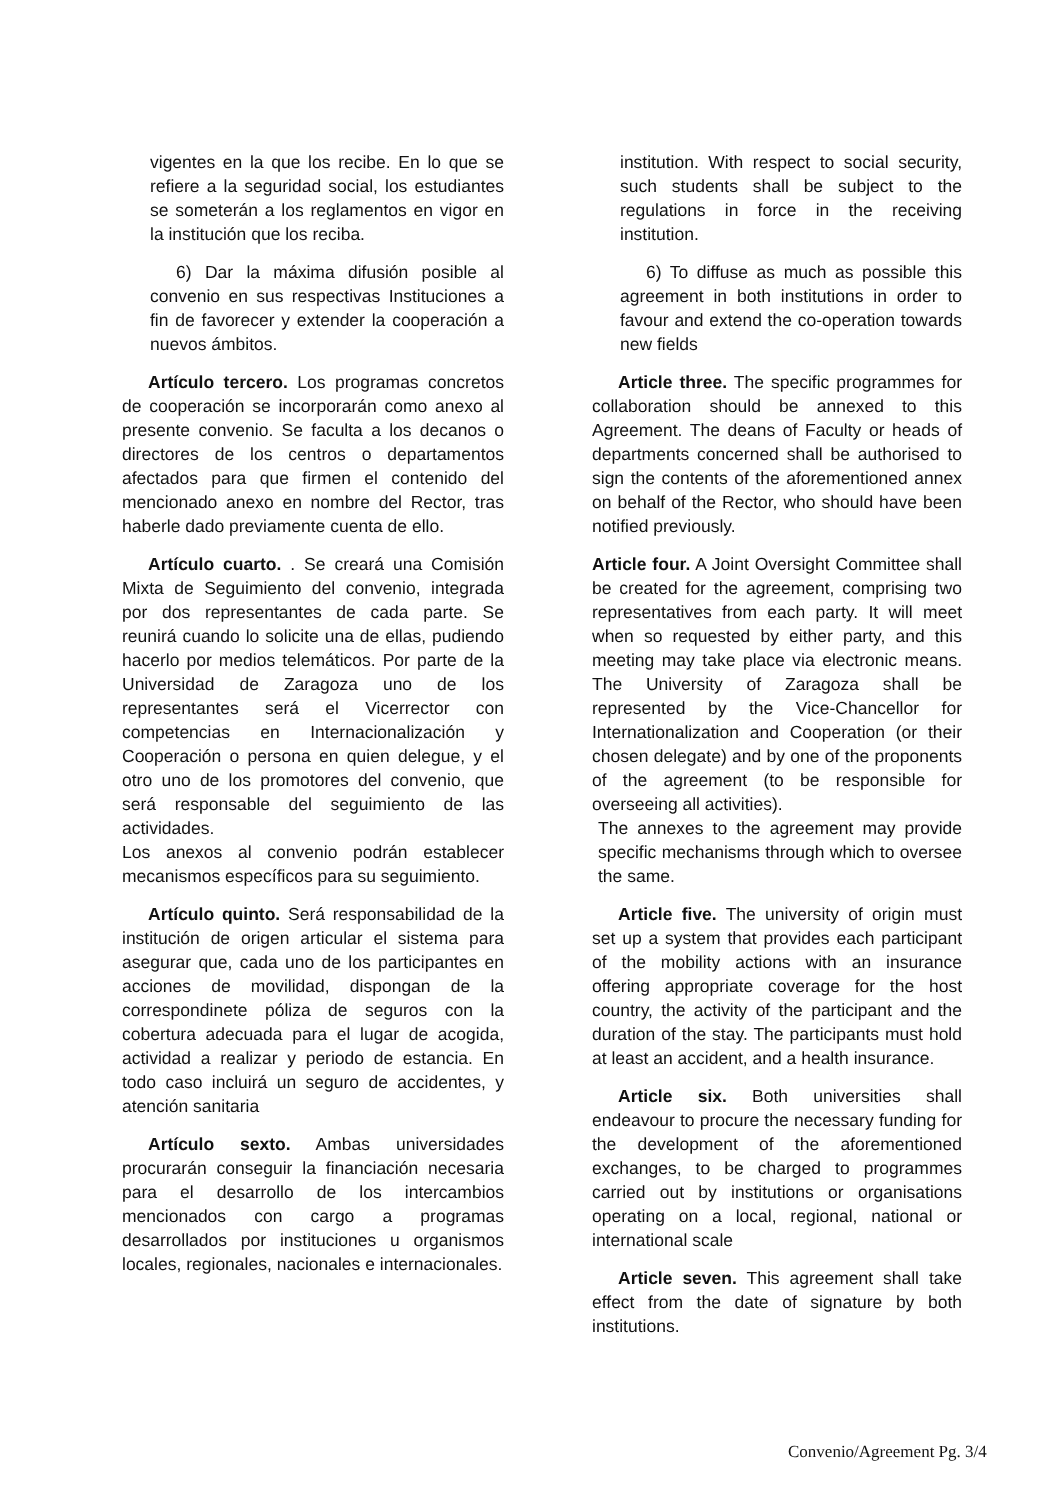vigentes en la que los recibe. En lo que se refiere a la seguridad social, los estudiantes se someterán a los reglamentos en vigor en la institución que los reciba.
6) Dar la máxima difusión posible al convenio en sus respectivas Instituciones a fin de favorecer y extender la cooperación a nuevos ámbitos.
Artículo tercero. Los programas concretos de cooperación se incorporarán como anexo al presente convenio. Se faculta a los decanos o directores de los centros o departamentos afectados para que firmen el contenido del mencionado anexo en nombre del Rector, tras haberle dado previamente cuenta de ello.
Artículo cuarto. . Se creará una Comisión Mixta de Seguimiento del convenio, integrada por dos representantes de cada parte. Se reunirá cuando lo solicite una de ellas, pudiendo hacerlo por medios telemáticos. Por parte de la Universidad de Zaragoza uno de los representantes será el Vicerrector con competencias en Internacionalización y Cooperación o persona en quien delegue, y el otro uno de los promotores del convenio, que será responsable del seguimiento de las actividades.
Los anexos al convenio podrán establecer mecanismos específicos para su seguimiento.
Artículo quinto. Será responsabilidad de la institución de origen articular el sistema para asegurar que, cada uno de los participantes en acciones de movilidad, dispongan de la correspondinete póliza de seguros con la cobertura adecuada para el lugar de acogida, actividad a realizar y periodo de estancia. En todo caso incluirá un seguro de accidentes, y atención sanitaria
Artículo sexto. Ambas universidades procurarán conseguir la financiación necesaria para el desarrollo de los intercambios mencionados con cargo a programas desarrollados por instituciones u organismos locales, regionales, nacionales e internacionales.
institution. With respect to social security, such students shall be subject to the regulations in force in the receiving institution.
6) To diffuse as much as possible this agreement in both institutions in order to favour and extend the co-operation towards new fields
Article three. The specific programmes for collaboration should be annexed to this Agreement. The deans of Faculty or heads of departments concerned shall be authorised to sign the contents of the aforementioned annex on behalf of the Rector, who should have been notified previously.
Article four. A Joint Oversight Committee shall be created for the agreement, comprising two representatives from each party. It will meet when so requested by either party, and this meeting may take place via electronic means. The University of Zaragoza shall be represented by the Vice-Chancellor for Internationalization and Cooperation (or their chosen delegate) and by one of the proponents of the agreement (to be responsible for overseeing all activities).
The annexes to the agreement may provide specific mechanisms through which to oversee the same.
Article five. The university of origin must set up a system that provides each participant of the mobility actions with an insurance offering appropriate coverage for the host country, the activity of the participant and the duration of the stay. The participants must hold at least an accident, and a health insurance.
Article six. Both universities shall endeavour to procure the necessary funding for the development of the aforementioned exchanges, to be charged to programmes carried out by institutions or organisations operating on a local, regional, national or international scale
Article seven. This agreement shall take effect from the date of signature by both institutions.
Convenio/Agreement Pg. 3/4